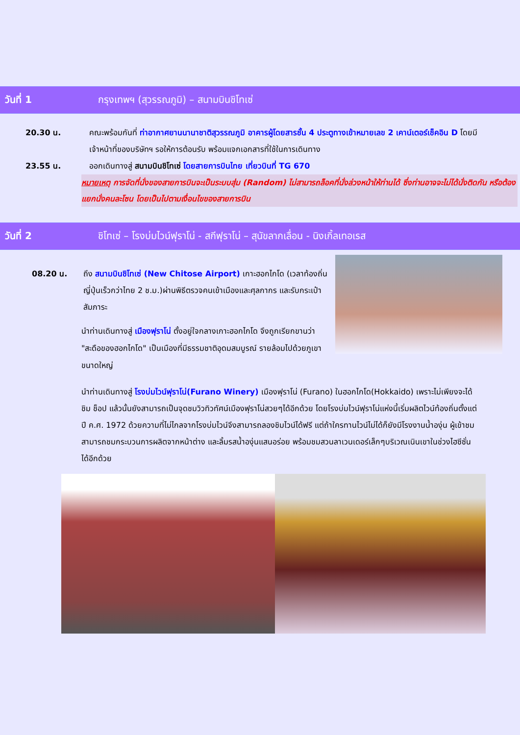วันที่ 1 กรุงเทพฯ (สุวรรณภูมิ) – สนามบินชิโทเซ่
20.30 น. คณะพร้อมกันที่ ท่าอากาศยานนานาชาติสุวรรณภูมิ อาคารผู้โดยสารชั้น 4 ประตูทางเข้าหมายเลข 2 เคาน์เตอร์เช็คอิน D โดยมีเจ้าหน้าที่ของบริษัทฯ รอให้การต้อนรับ พร้อมแจกเอกสารที่ใช้ในการเดินทาง
23.55 น. ออกเดินทางสู่ สนามบินชิโทเซ่ โดยสายการบินไทย เที่ยวบินที่ TG 670
หมายเหตุ การจัดที่นั่งของสายการบินจะเป็นระบบสุ่ม (Random) ไม่สามารถล็อคที่นั่งล่วงหน้าให้ท่านได้ ซึ่งท่านอาจจะไม่ได้นั่งติดกัน หรือต้องแยกนั่งคนละโซน โดยเป็นไปตามเงื่อนไขของสายการบิน
วันที่ 2 ชิโทเซ่ – โรงบ่มไวน์ฟุราโน่ - สกีฟุราโน่ – สุนัขลากเลื่อน - นิงเกิ้ลเทอเรส
08.20 น. ถึง สนามบินชิโทเซ่ (New Chitose Airport) เกาะฮอกไกโด (เวลาท้องถิ่นญี่ปุ่นเร็วกว่าไทย 2 ช.ม.)ผ่านพิธีตรวจคนเข้าเมืองและศุลกากร และรับกระเป๋าสัมภาระ
นำท่านเดินทางสู่ เมืองฟุราโน่ ตั้งอยู่ใจกลางเกาะฮอกไกโด จึงถูกเรียกขานว่า "สะดือของฮอกไกโด" เป็นเมืองที่มีธรรมชาติอุดมสมบูรณ์ รายล้อมไปด้วยภูเขาขนาดใหญ่
นำท่านเดินทางสู่ โรงบ่มไวน์ฟุราโน่(Furano Winery) เมืองฟุราโน่ (Furano) ในฮอกไกโด(Hokkaido) เพราะไม่เพียงจะได้ชิม ช็อป แล้วนั้นยังสามารถเป็นจุดชมวิวทิวทัศน์เมืองฟุราโน่สวยๆได้อีกด้วย โดยโรงบ่มไวน์ฟุราโน่แห่งนี้เริ่มผลิตไวน์ท้องถิ่นตั้งแต่ปี ค.ศ. 1972 ด้วยความที่ไม่ไกลจากโรงบ่มไวน์จึงสามารถลองชิมไวน์ได้ฟรี แต่ถ้าใครทานไวน์ไม่ได้ก็ยังมีโรงงานน้ำองุ่น ผู้เข้าชมสามารถชมกระบวนการผลิตจากหน้าต่าง และลิ้มรสน้ำองุ่นแสนอร่อย พร้อมชมสวนลาเวนเดอร์เล็กๆบริเวณเนินเขาในช่วงไฮซีซั่นได้อีกด้วย